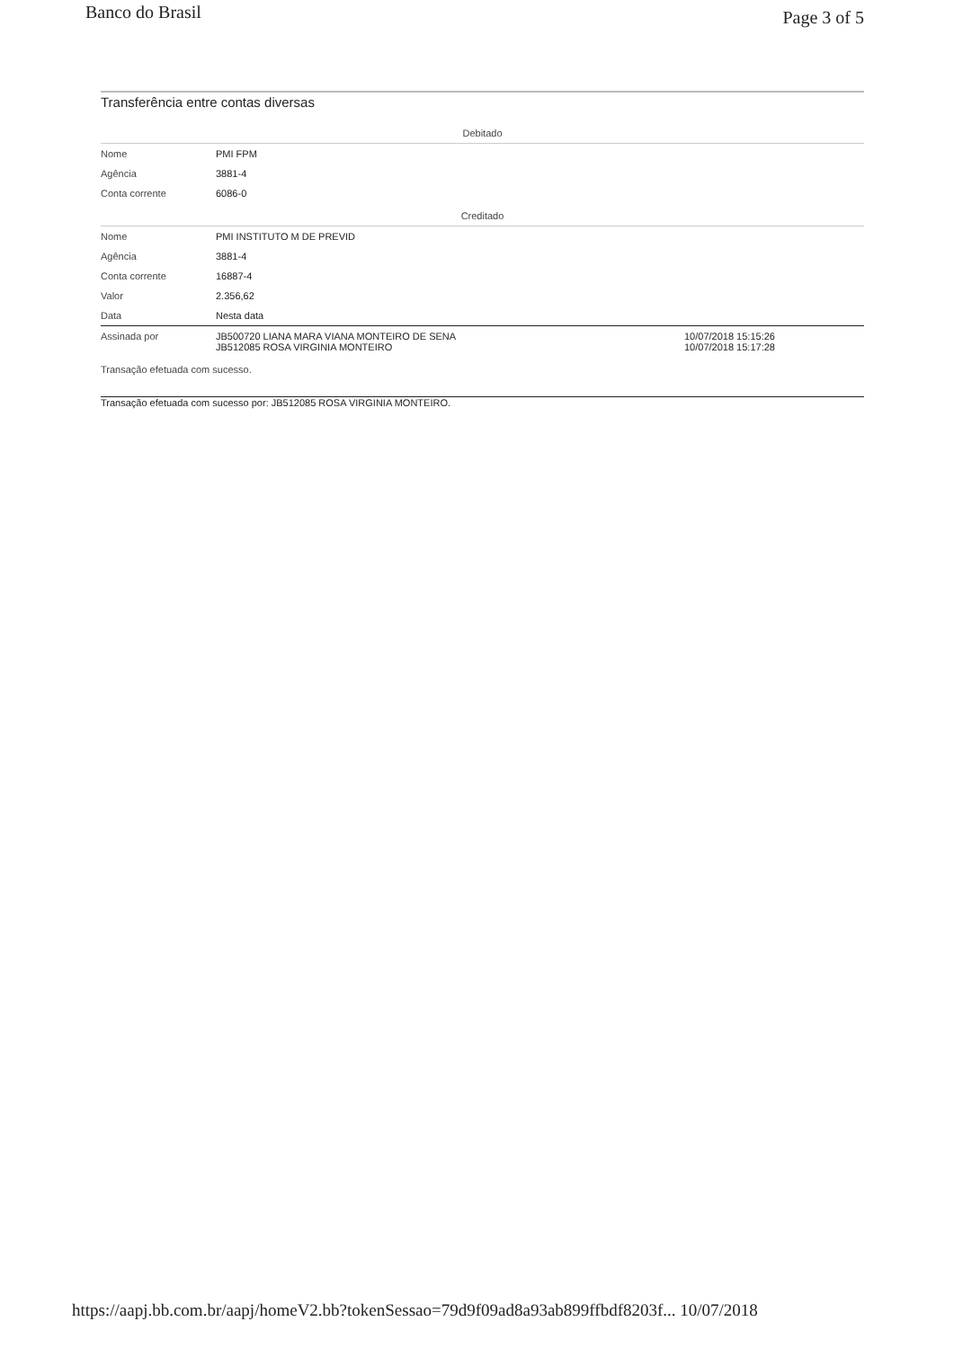Banco do Brasil Page 3 of 5
Transferência entre contas diversas
| Debitado | | |
| Nome | PMI FPM | |
| Agência | 3881-4 | |
| Conta corrente | 6086-0 | |
| Creditado | | |
| Nome | PMI INSTITUTO M DE PREVID | |
| Agência | 3881-4 | |
| Conta corrente | 16887-4 | |
| Valor | 2.356,62 | |
| Data | Nesta data | |
| Assinada por | JB500720 LIANA MARA VIANA MONTEIRO DE SENA JB512085 ROSA VIRGINIA MONTEIRO | 10/07/2018 15:15:26 10/07/2018 15:17:28 |
Transação efetuada com sucesso.
Transação efetuada com sucesso por: JB512085 ROSA VIRGINIA MONTEIRO.
https://aapj.bb.com.br/aapj/homeV2.bb?tokenSessao=79d9f09ad8a93ab899ffbdf8203f... 10/07/2018